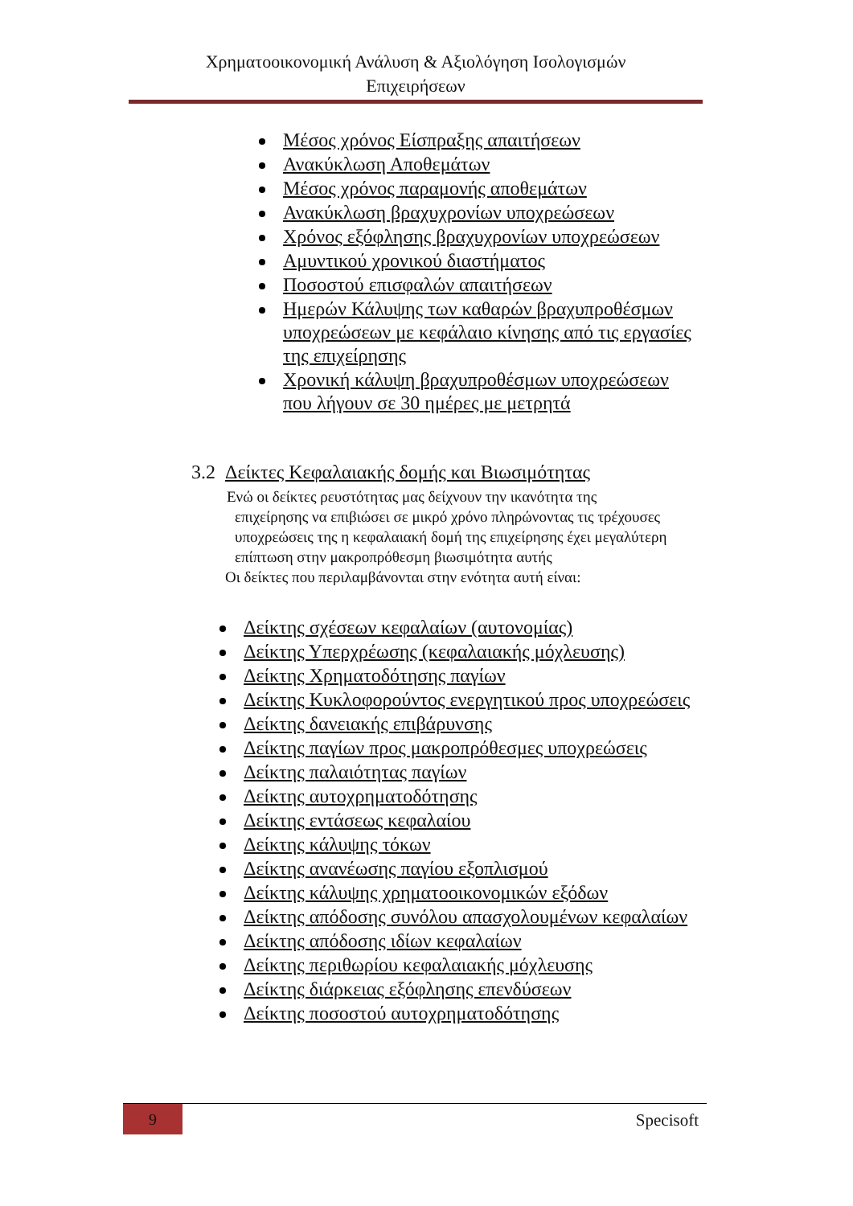Χρηματοοικονομική Ανάλυση & Αξιολόγηση Ισολογισμών
Επιχειρήσεων
Μέσος χρόνος Είσπραξης απαιτήσεων
Ανακύκλωση Αποθεμάτων
Μέσος χρόνος παραμονής αποθεμάτων
Ανακύκλωση βραχυχρονίων υποχρεώσεων
Χρόνος εξόφλησης βραχυχρονίων υποχρεώσεων
Αμυντικού χρονικού διαστήματος
Ποσοστού επισφαλών απαιτήσεων
Ημερών Κάλυψης των καθαρών βραχυπροθέσμων υποχρεώσεων με κεφάλαιο κίνησης από τις εργασίες της επιχείρησης
Χρονική κάλυψη βραχυπροθέσμων υποχρεώσεων που λήγουν σε 30 ημέρες με μετρητά
3.2 Δείκτες Κεφαλαιακής δομής και Βιωσιμότητας
Ενώ οι δείκτες ρευστότητας μας δείχνουν την ικανότητα της
επιχείρησης να επιβιώσει σε μικρό χρόνο πληρώνοντας τις τρέχουσες υποχρεώσεις της η κεφαλαιακή δομή της επιχείρησης έχει μεγαλύτερη επίπτωση στην μακροπρόθεσμη βιωσιμότητα αυτής
Οι δείκτες που περιλαμβάνονται στην ενότητα αυτή είναι:
Δείκτης σχέσεων κεφαλαίων (αυτονομίας)
Δείκτης Υπερχρέωσης (κεφαλαιακής μόχλευσης)
Δείκτης Χρηματοδότησης παγίων
Δείκτης Κυκλοφορούντος ενεργητικού προς υποχρεώσεις
Δείκτης δανειακής επιβάρυνσης
Δείκτης παγίων προς μακροπρόθεσμες υποχρεώσεις
Δείκτης παλαιότητας παγίων
Δείκτης αυτοχρηματοδότησης
Δείκτης εντάσεως κεφαλαίου
Δείκτης κάλυψης τόκων
Δείκτης ανανέωσης παγίου εξοπλισμού
Δείκτης κάλυψης χρηματοοικονομικών εξόδων
Δείκτης απόδοσης συνόλου απασχολουμένων κεφαλαίων
Δείκτης απόδοσης ιδίων κεφαλαίων
Δείκτης περιθωρίου κεφαλαιακής μόχλευσης
Δείκτης διάρκειας εξόφλησης επενδύσεων
Δείκτης ποσοστού αυτοχρηματοδότησης
9 Specisoft